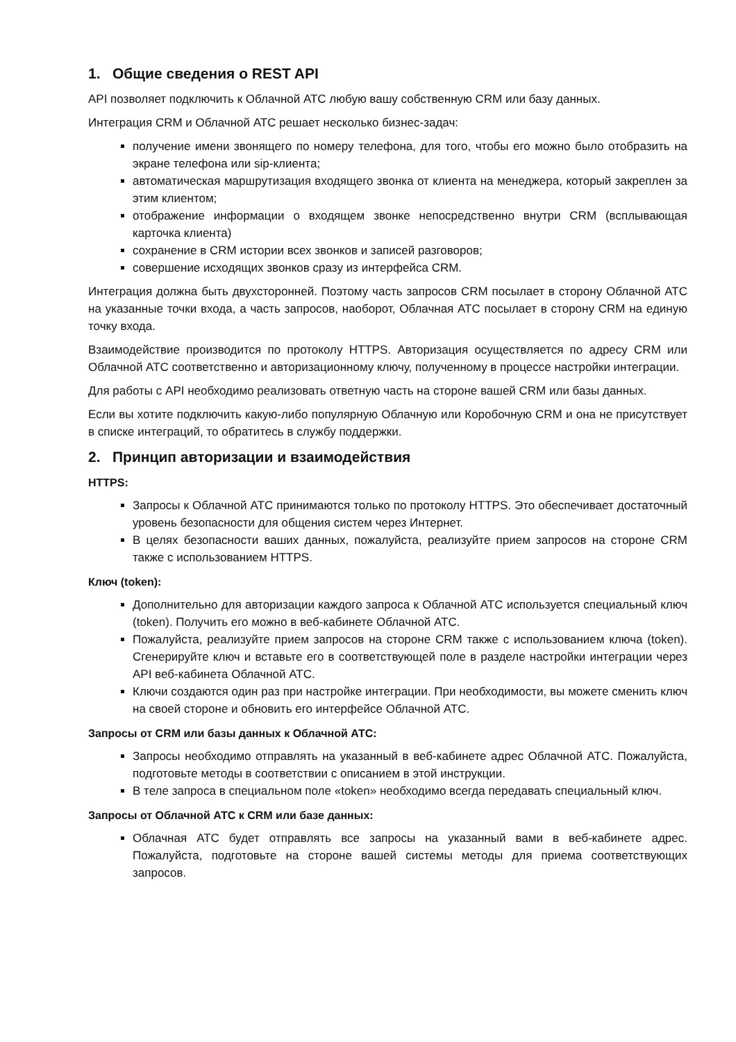1. Общие сведения о REST API
API позволяет подключить к Облачной АТС любую вашу собственную CRM или базу данных.
Интеграция CRM и Облачной АТС решает несколько бизнес-задач:
получение имени звонящего по номеру телефона, для того, чтобы его можно было отобразить на экране телефона или sip-клиента;
автоматическая маршрутизация входящего звонка от клиента на менеджера, который закреплен за этим клиентом;
отображение информации о входящем звонке непосредственно внутри CRM (всплывающая карточка клиента)
сохранение в CRM истории всех звонков и записей разговоров;
совершение исходящих звонков сразу из интерфейса CRM.
Интеграция должна быть двухсторонней. Поэтому часть запросов CRM посылает в сторону Облачной АТС на указанные точки входа, а часть запросов, наоборот, Облачная АТС посылает в сторону CRM на единую точку входа.
Взаимодействие производится по протоколу HTTPS. Авторизация осуществляется по адресу CRM или Облачной АТС соответственно и авторизационному ключу, полученному в процессе настройки интеграции.
Для работы с API необходимо реализовать ответную часть на стороне вашей CRM или базы данных.
Если вы хотите подключить какую-либо популярную Облачную или Коробочную CRM и она не присутствует в списке интеграций, то обратитесь в службу поддержки.
2. Принцип авторизации и взаимодействия
HTTPS:
Запросы к Облачной АТС принимаются только по протоколу HTTPS. Это обеспечивает достаточный уровень безопасности для общения систем через Интернет.
В целях безопасности ваших данных, пожалуйста, реализуйте прием запросов на стороне CRM также с использованием HTTPS.
Ключ (token):
Дополнительно для авторизации каждого запроса к Облачной АТС используется специальный ключ (token). Получить его можно в веб-кабинете Облачной АТС.
Пожалуйста, реализуйте прием запросов на стороне CRM также с использованием ключа (token). Сгенерируйте ключ и вставьте его в соответствующей поле в разделе настройки интеграции через API веб-кабинета Облачной АТС.
Ключи создаются один раз при настройке интеграции. При необходимости, вы можете сменить ключ на своей стороне и обновить его интерфейсе Облачной АТС.
Запросы от CRM или базы данных к Облачной АТС:
Запросы необходимо отправлять на указанный в веб-кабинете адрес Облачной АТС. Пожалуйста, подготовьте методы в соответствии с описанием в этой инструкции.
В теле запроса в специальном поле «token» необходимо всегда передавать специальный ключ.
Запросы от Облачной АТС к CRM или базе данных:
Облачная АТС будет отправлять все запросы на указанный вами в веб-кабинете адрес. Пожалуйста, подготовьте на стороне вашей системы методы для приема соответствующих запросов.